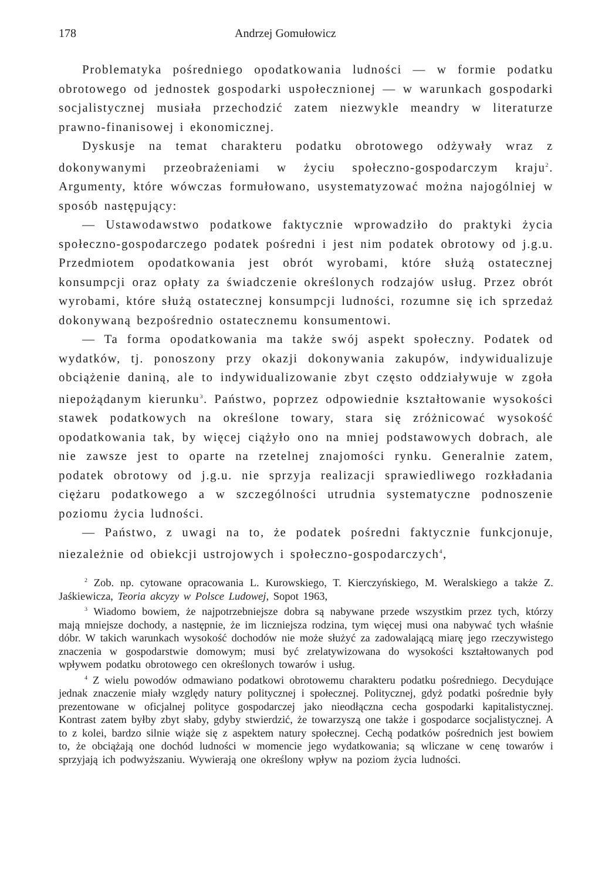178 Andrzej Gomułowicz
Problematyka pośredniego opodatkowania ludności — w formie podatku obrotowego od jednostek gospodarki uspołecznionej — w warunkach gospodarki socjalistycznej musiała przechodzić zatem niezwykle meandry w literaturze prawno-finanisowej i ekonomicznej.
Dyskusje na temat charakteru podatku obrotowego odżywały wraz z dokonywanymi przeobrażeniami w życiu społeczno-gospodarczym kraju<sup>2</sup>. Argumenty, które wówczas formułowano, usystematyzować można najogólniej w sposób następujący:
— Ustawodawstwo podatkowe faktycznie wprowadziło do praktyki życia społeczno-gospodarczego podatek pośredni i jest nim podatek obrotowy od j.g.u. Przedmiotem opodatkowania jest obrót wyrobami, które służą ostatecznej konsumpcji oraz opłaty za świadczenie określonych rodzajów usług. Przez obrót wyrobami, które służą ostatecznej konsumpcji ludności, rozumne się ich sprzedaż dokonywaną bezpośrednio ostatecznemu konsumentowi.
— Ta forma opodatkowania ma także swój aspekt społeczny. Podatek od wydatków, tj. ponoszony przy okazji dokonywania zakupów, indywidualizuje obciążenie daniną, ale to indywidualizowanie zbyt często oddziaływuje w zgoła niepożądanym kierunku<sup>3</sup>. Państwo, poprzez odpowiednie kształtowanie wysokości stawek podatkowych na określone towary, stara się zróżnicować wysokość opodatkowania tak, by więcej ciążyło ono na mniej podstawowych dobrach, ale nie zawsze jest to oparte na rzetelnej znajomości rynku. Generalnie zatem, podatek obrotowy od j.g.u. nie sprzyja realizacji sprawiedliwego rozkładania ciężaru podatkowego a w szczególności utrudnia systematyczne podnoszenie poziomu życia ludności.
— Państwo, z uwagi na to, że podatek pośredni faktycznie funkcjonuje, niezależnie od obiekcji ustrojowych i społeczno-gospodarczych<sup>4</sup>,
<sup>2</sup> Zob. np. cytowane opracowania L. Kurowskiego, T. Kierczyńskiego, M. Weralskiego a także Z. Jaśkiewicza, Teoria akcyzy w Polsce Ludowej, Sopot 1963,
<sup>3</sup> Wiadomo bowiem, że najpotrzebniejsze dobra są nabywane przede wszystkim przez tych, którzy mają mniejsze dochody, a następnie, że im liczniejsza rodzina, tym więcej musi ona nabywać tych właśnie dóbr. W takich warunkach wysokość dochodów nie może służyć za zadowalającą miarę jego rzeczywistego znaczenia w gospodarstwie domowym; musi być zrelatywizowana do wysokości kształtowanych pod wpływem podatku obrotowego cen określonych towarów i usług.
<sup>4</sup> Z wielu powodów odmawiano podatkowi obrotowemu charakteru podatku pośredniego. Decydujące jednak znaczenie miały względy natury politycznej i społecznej. Politycznej, gdyż podatki pośrednie były prezentowane w oficjalnej polityce gospodarczej jako nieodłączna cecha gospodarki kapitalistycznej. Kontrast zatem byłby zbyt słaby, gdyby stwierdzić, że towarzyszą one także i gospodarce socjalistycznej. A to z kolei, bardzo silnie wiąże się z aspektem natury społecznej. Cechą podatków pośrednich jest bowiem to, że obciążają one dochód ludności w momencie jego wydatkowania; są wliczane w cenę towarów i sprzyjają ich podwyższaniu. Wywierają one określony wpływ na poziom życia ludności.